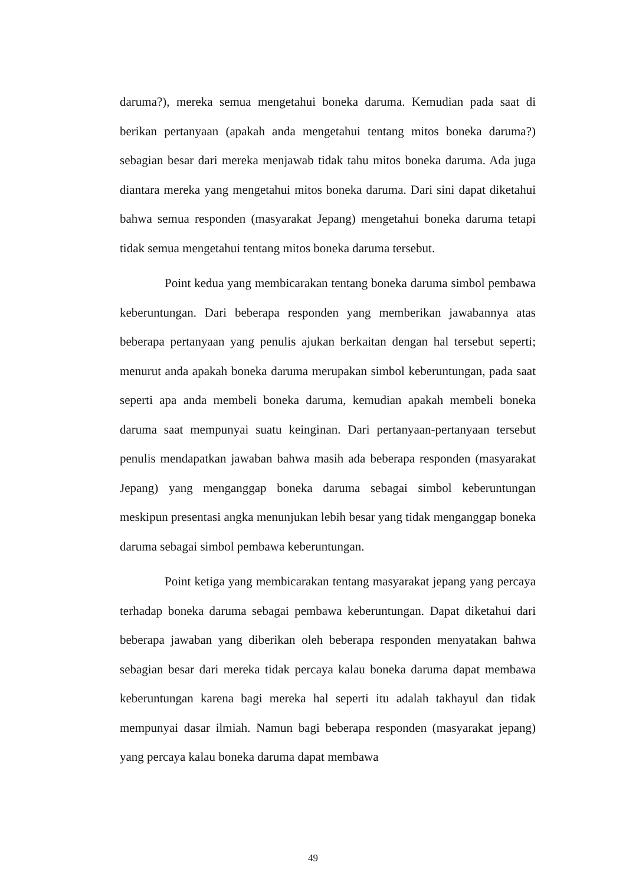daruma?), mereka semua mengetahui boneka daruma. Kemudian pada saat di berikan pertanyaan (apakah anda mengetahui tentang mitos boneka daruma?) sebagian besar dari mereka menjawab tidak tahu mitos boneka daruma. Ada juga diantara mereka yang mengetahui mitos boneka daruma. Dari sini dapat diketahui bahwa semua responden (masyarakat Jepang) mengetahui boneka daruma tetapi tidak semua mengetahui tentang mitos boneka daruma tersebut.
Point kedua yang membicarakan tentang boneka daruma simbol pembawa keberuntungan. Dari beberapa responden yang memberikan jawabannya atas beberapa pertanyaan yang penulis ajukan berkaitan dengan hal tersebut seperti; menurut anda apakah boneka daruma merupakan simbol keberuntungan, pada saat seperti apa anda membeli boneka daruma, kemudian apakah membeli boneka daruma saat mempunyai suatu keinginan. Dari pertanyaan-pertanyaan tersebut penulis mendapatkan jawaban bahwa masih ada beberapa responden (masyarakat Jepang) yang menganggap boneka daruma sebagai simbol keberuntungan meskipun presentasi angka menunjukan lebih besar yang tidak menganggap boneka daruma sebagai simbol pembawa keberuntungan.
Point ketiga yang membicarakan tentang masyarakat jepang yang percaya terhadap boneka daruma sebagai pembawa keberuntungan. Dapat diketahui dari beberapa jawaban yang diberikan oleh beberapa responden menyatakan bahwa sebagian besar dari mereka tidak percaya kalau boneka daruma dapat membawa keberuntungan karena bagi mereka hal seperti itu adalah takhayul dan tidak mempunyai dasar ilmiah. Namun bagi beberapa responden (masyarakat jepang) yang percaya kalau boneka daruma dapat membawa
49